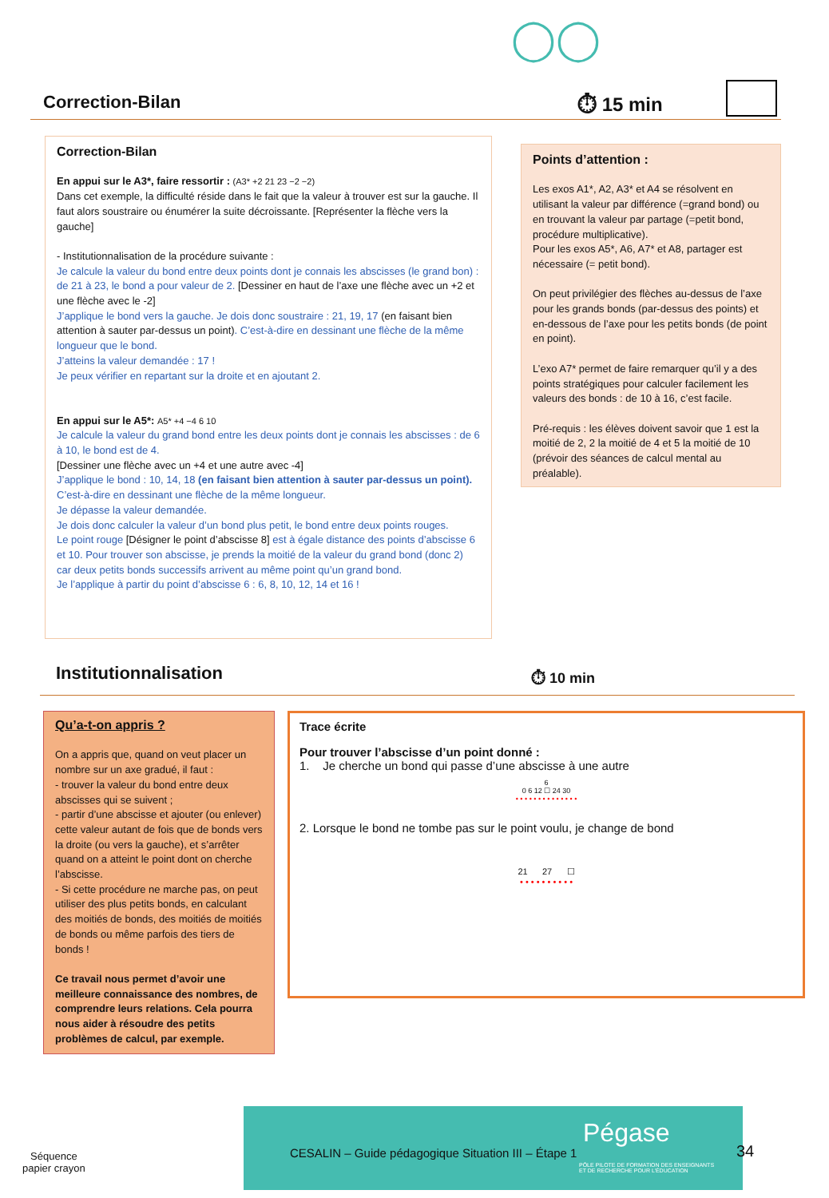◯◯
Correction-Bilan
⏱ 15 min
Correction-Bilan
En appui sur le A3*, faire ressortir : (A3* +2 21 23 −2 −2)
Dans cet exemple, la difficulté réside dans le fait que la valeur à trouver est sur la gauche. Il faut alors soustraire ou énumérer la suite décroissante. [Représenter la flèche vers la gauche]
- Institutionnalisation de la procédure suivante :
Je calcule la valeur du bond entre deux points dont je connais les abscisses (le grand bon) : de 21 à 23, le bond a pour valeur de 2. [Dessiner en haut de l’axe une flèche avec un +2 et une flèche avec le -2]
J’applique le bond vers la gauche. Je dois donc soustraire : 21, 19, 17 (en faisant bien attention à sauter par-dessus un point). C’est-à-dire en dessinant une flèche de la même longueur que le bond.
J’atteins la valeur demandée : 17 !
Je peux vérifier en repartant sur la droite et en ajoutant 2.
En appui sur le A5*: A5* +4 −4 6 10
Je calcule la valeur du grand bond entre les deux points dont je connais les abscisses : de 6 à 10, le bond est de 4.
[Dessiner une flèche avec un +4 et une autre avec -4]
J’applique le bond : 10, 14, 18 (en faisant bien attention à sauter par-dessus un point). C’est-à-dire en dessinant une flèche de la même longueur.
Je dépasse la valeur demandée.
Je dois donc calculer la valeur d’un bond plus petit, le bond entre deux points rouges.
Le point rouge [Désigner le point d’abscisse 8] est à égale distance des points d’abscisse 6 et 10. Pour trouver son abscisse, je prends la moitié de la valeur du grand bond (donc 2) car deux petits bonds successifs arrivent au même point qu’un grand bond.
Je l’applique à partir du point d’abscisse 6 : 6, 8, 10, 12, 14 et 16 !
Points d’attention :
Les exos A1*, A2, A3* et A4 se résolvent en utilisant la valeur par différence (=grand bond) ou en trouvant la valeur par partage (=petit bond, procédure multiplicative).
Pour les exos A5*, A6, A7* et A8, partager est nécessaire (= petit bond).
On peut privilégier des flèches au-dessus de l’axe pour les grands bonds (par-dessus des points) et en-dessous de l’axe pour les petits bonds (de point en point).
L’exo A7* permet de faire remarquer qu’il y a des points stratégiques pour calculer facilement les valeurs des bonds : de 10 à 16, c’est facile.
Pré-requis : les élèves doivent savoir que 1 est la moitié de 2, 2 la moitié de 4 et 5 la moitié de 10 (prévoir des séances de calcul mental au préalable).
Institutionnalisation ⏱ 10 min
Qu’a-t-on appris ?
On a appris que, quand on veut placer un nombre sur un axe gradué, il faut :
- trouver la valeur du bond entre deux abscisses qui se suivent ;
- partir d’une abscisse et ajouter (ou enlever) cette valeur autant de fois que de bonds vers la droite (ou vers la gauche), et s’arrêter quand on a atteint le point dont on cherche l’abscisse.
- Si cette procédure ne marche pas, on peut utiliser des plus petits bonds, en calculant des moitiés de bonds, des moitiés de moitiés de bonds ou même parfois des tiers de bonds !
Ce travail nous permet d’avoir une meilleure connaissance des nombres, de comprendre leurs relations. Cela pourra nous aider à résoudre des petits problèmes de calcul, par exemple.
Trace écrite
Pour trouver l’abscisse d’un point donné :
1. Je cherche un bond qui passe d’une abscisse à une autre
6
0 6 12 ☐ 24 30
• • • • • • • • • • • • • •
2. Lorsque le bond ne tombe pas sur le point voulu, je change de bond
21 27 ☐
• • • • • • • • • •
Séquence
papier crayon
CESALIN – Guide pédagogique Situation III – Étape 1
Pégase
PÔLE PILOTE DE FORMATION DES ENSEIGNANTS
ET DE RECHERCHE POUR L’ÉDUCATION
34